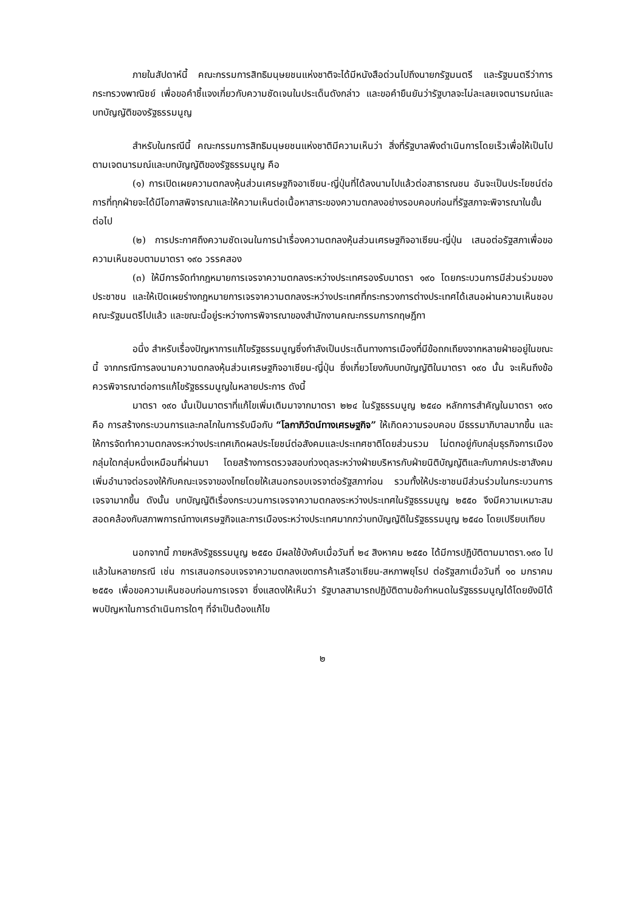ภายในสัปดาห์นี้ คณะกรรมการสิทธิมนุษยชนแห่งชาติจะได้มีหนังสือด่วนไปถึงนายกรัฐมนตรี และรัฐมนตรีว่าการกระทรวงพาณิชย์ เพื่อขอคำชี้แจงเกี่ยวกับความชัดเจนในประเด็นดังกล่าว และขอคำยืนยันว่ารัฐบาลจะไม่ละเลยเจตนารมณ์และบทบัญญัติของรัฐธรรมนูญ
สำหรับในกรณีนี้ คณะกรรมการสิทธิมนุษยชนแห่งชาติมีความเห็นว่า สิ่งที่รัฐบาลพึงดำเนินการโดยเร็วเพื่อให้เป็นไปตามเจตนารมณ์และบทบัญญัติของรัฐธรรมนูญ คือ
(๑) การเปิดเผยความตกลงหุ้นส่วนเศรษฐกิจอาเซียน-ญี่ปุ่นที่ได้ลงนามไปแล้วต่อสาธารณชน อันจะเป็นประโยชน์ต่อการที่ทุกฝ่ายจะได้มีโอกาสพิจารณาและให้ความเห็นต่อเนื้อหาสาระของความตกลงอย่างรอบคอบก่อนที่รัฐสภาจะพิจารณาในขั้นต่อไป
(๒) การประกาศถึงความชัดเจนในการนำเรื่องความตกลงหุ้นส่วนเศรษฐกิจอาเซียน-ญี่ปุ่น เสนอต่อรัฐสภาเพื่อขอความเห็นชอบตามมาตรา ๑๙๐ วรรคสอง
(๓) ให้มีการจัดทำกฎหมายการเจรจาความตกลงระหว่างประเทศรองรับมาตรา ๑๙๐ โดยกระบวนการมีส่วนร่วมของประชาชน และให้เปิดเผยร่างกฎหมายการเจรจาความตกลงระหว่างประเทศที่กระทรวงการต่างประเทศได้เสนอผ่านความเห็นชอบคณะรัฐมนตรีไปแล้ว และขณะนี้อยู่ระหว่างการพิจารณาของสำนักงานคณะกรรมการกฤษฎีกา
อนึ่ง สำหรับเรื่องปัญหาการแก้ไขรัฐธรรมนูญซึ่งกำลังเป็นประเด็นทางการเมืองที่มีข้อถกเถียงจากหลายฝ่ายอยู่ในขณะนี้ จากกรณีการลงนามความตกลงหุ้นส่วนเศรษฐกิจอาเซียน-ญี่ปุ่น ซึ่งเกี่ยวโยงกับบทบัญญัติในมาตรา ๑๙๐ นั้น จะเห็นถึงข้อควรพิจารณาต่อการแก้ไขรัฐธรรมนูญในหลายประการ ดังนี้
มาตรา ๑๙๐ นั้นเป็นมาตราที่แก้ไขเพิ่มเติมมาจากมาตรา ๒๒๔ ในรัฐธรรมนูญ ๒๕๔๐ หลักการสำคัญในมาตรา ๑๙๐ คือ การสร้างกระบวนการและกลไกในการรับมือกับ “โลกาภิวัตน์ทางเศรษฐกิจ” ให้เกิดความรอบคอบ มีธรรมาภิบาลมากขึ้น และให้การจัดทำความตกลงระหว่างประเทศเกิดผลประโยชน์ต่อสังคมและประเทศชาติโดยส่วนรวม ไม่ตกอยู่กับกลุ่มธุรกิจการเมืองกลุ่มใดกลุ่มหนึ่งเหมือนที่ผ่านมา โดยสร้างการตรวจสอบถ่วงดุลระหว่างฝ่ายบริหารกับฝ่ายนิติบัญญัติและกับภาคประชาสังคม เพิ่มอำนาจต่อรองให้กับคณะเจรจาของไทยโดยให้เสนอกรอบเจรจาต่อรัฐสภาก่อน รวมทั้งให้ประชาชนมีส่วนร่วมในกระบวนการเจรจามากขึ้น ดังนั้น บทบัญญัติเรื่องกระบวนการเจรจาความตกลงระหว่างประเทศในรัฐธรรมนูญ ๒๕๕๐ จึงมีความเหมาะสมสอดคล้องกับสภาพการณ์ทางเศรษฐกิจและการเมืองระหว่างประเทศมากกว่าบทบัญญัติในรัฐธรรมนูญ ๒๕๔๐ โดยเปรียบเทียบ
นอกจากนี้ ภายหลังรัฐธรรมนูญ ๒๕๕๐ มีผลใช้บังคับเมื่อวันที่ ๒๔ สิงหาคม ๒๕๕๐ ได้มีการปฏิบัติตามมาตรา.๑๙๐ ไปแล้วในหลายกรณี เช่น การเสนอกรอบเจรจาความตกลงเขตการค้าเสรีอาเซียน-สหภาพยุโรป ต่อรัฐสภาเมื่อวันที่ ๑๐ มกราคม ๒๕๕๑ เพื่อขอความเห็นชอบก่อนการเจรจา ซึ่งแสดงให้เห็นว่า รัฐบาลสามารถปฏิบัติตามข้อกำหนดในรัฐธรรมนูญได้โดยยังมิได้พบปัญหาในการดำเนินการใดๆ ที่จำเป็นต้องแก้ไข
๒